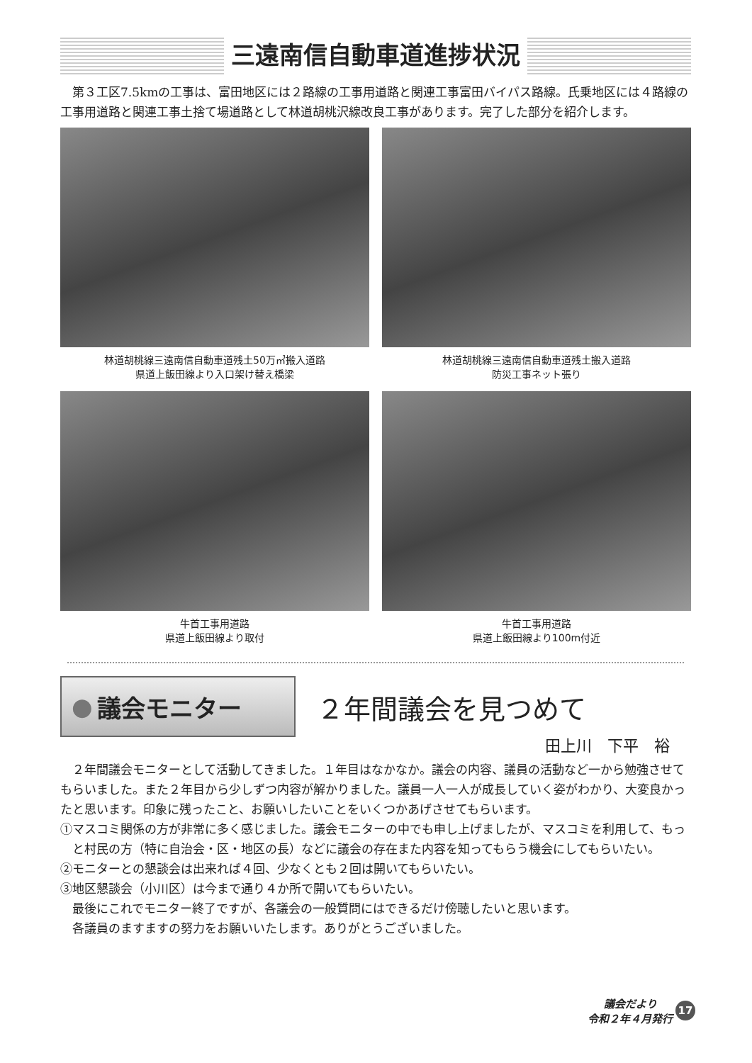三遠南信自動車道進捗状況
第３工区7.5kmの工事は、富田地区には２路線の工事用道路と関連工事富田バイパス路線。氏乗地区には４路線の工事用道路と関連工事土捨て場道路として林道胡桃沢線改良工事があります。完了した部分を紹介します。
林道胡桃線三遠南信自動車道残土50万㎥搬入道路
県道上飯田線より入口架け替え橋梁
林道胡桃線三遠南信自動車道残土搬入道路
防災工事ネット張り
牛首工事用道路
県道上飯田線より取付
牛首工事用道路
県道上飯田線より100m付近
● 議会モニター
２年間議会を見つめて
田上川　下平　裕
２年間議会モニターとして活動してきました。１年目はなかなか。議会の内容、議員の活動など一から勉強させてもらいました。また２年目から少しずつ内容が解かりました。議員一人一人が成長していく姿がわかり、大変良かったと思います。印象に残ったこと、お願いしたいことをいくつかあげさせてもらいます。
①マスコミ関係の方が非常に多く感じました。議会モニターの中でも申し上げましたが、マスコミを利用して、もっと村民の方（特に自治会・区・地区の長）などに議会の存在また内容を知ってもらう機会にしてもらいたい。
②モニターとの懇談会は出来れば４回、少なくとも２回は開いてもらいたい。
③地区懇談会（小川区）は今まで通り４か所で開いてもらいたい。
最後にこれでモニター終了ですが、各議会の一般質問にはできるだけ傍聴したいと思います。
各議員のますますの努力をお願いいたします。ありがとうございました。
議会だより
令和２年４月発行
17